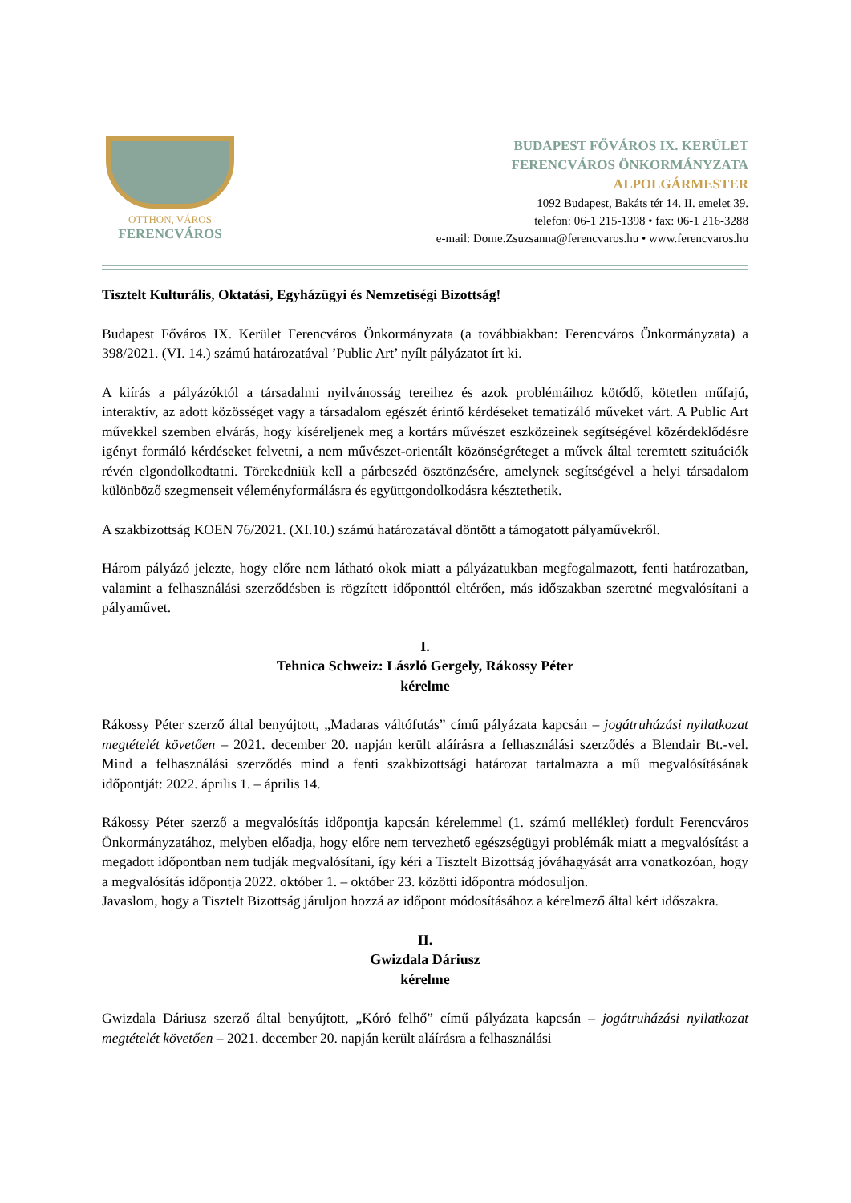OTTHON, VÁROS
FERENCVÁROS
BUDAPEST FŐVÁROS IX. KERÜLET
FERENCVÁROS ÖNKORMÁNYZATA
ALPOLGÁRMESTER
1092 Budapest, Bakáts tér 14. II. emelet 39.
telefon: 06-1 215-1398 • fax: 06-1 216-3288
e-mail: Dome.Zsuzsanna@ferencvaros.hu • www.ferencvaros.hu
Tisztelt Kulturális, Oktatási, Egyházügyi és Nemzetiségi Bizottság!
Budapest Főváros IX. Kerület Ferencváros Önkormányzata (a továbbiakban: Ferencváros Önkormányzata) a 398/2021. (VI. 14.) számú határozatával ’Public Art’ nyílt pályázatot írt ki.
A kiírás a pályázóktól a társadalmi nyilvánosság tereihez és azok problémáihoz kötődő, kötetlen műfajú, interaktív, az adott közösséget vagy a társadalom egészét érintő kérdéseket tematizáló műveket várt. A Public Art művekkel szemben elvárás, hogy kíséreljenek meg a kortárs művészet eszközeinek segítségével közérdeklődésre igényt formáló kérdéseket felvetni, a nem művészet-orientált közönségréteget a művek által teremtett szituációk révén elgondolkodtatni. Törekedniük kell a párbeszéd ösztönzésére, amelynek segítségével a helyi társadalom különböző szegmenseit véleményformálásra és együttgondolkodásra késztethetik.
A szakbizottság KOEN 76/2021. (XI.10.) számú határozatával döntött a támogatott pályaművekről.
Három pályázó jelezte, hogy előre nem látható okok miatt a pályázatukban megfogalmazott, fenti határozatban, valamint a felhasználási szerződésben is rögzített időponttól eltérően, más időszakban szeretné megvalósítani a pályaművet.
I.
Tehnica Schweiz: László Gergely, Rákossy Péter
kérelme
Rákossy Péter szerző által benyújtott, „Madaras váltófutás” című pályázata kapcsán – jogátruházási nyilatkozat megtételét követően – 2021. december 20. napján került aláírásra a felhasználási szerződés a Blendair Bt.-vel. Mind a felhasználási szerződés mind a fenti szakbizottsági határozat tartalmazta a mű megvalósításának időpontját: 2022. április 1. – április 14.
Rákossy Péter szerző a megvalósítás időpontja kapcsán kérelemmel (1. számú melléklet) fordult Ferencváros Önkormányzatához, melyben előadja, hogy előre nem tervezhető egészségügyi problémák miatt a megvalósítást a megadott időpontban nem tudják megvalósítani, így kéri a Tisztelt Bizottság jóváhagyását arra vonatkozóan, hogy a megvalósítás időpontja 2022. október 1. – október 23. közötti időpontra módosuljon.
Javaslom, hogy a Tisztelt Bizottság járuljon hozzá az időpont módosításához a kérelmező által kért időszakra.
II.
Gwizdala Dáriusz
kérelme
Gwizdala Dáriusz szerző által benyújtott, „Kóró felhő” című pályázata kapcsán – jogátruházási nyilatkozat megtételét követően – 2021. december 20. napján került aláírásra a felhasználási